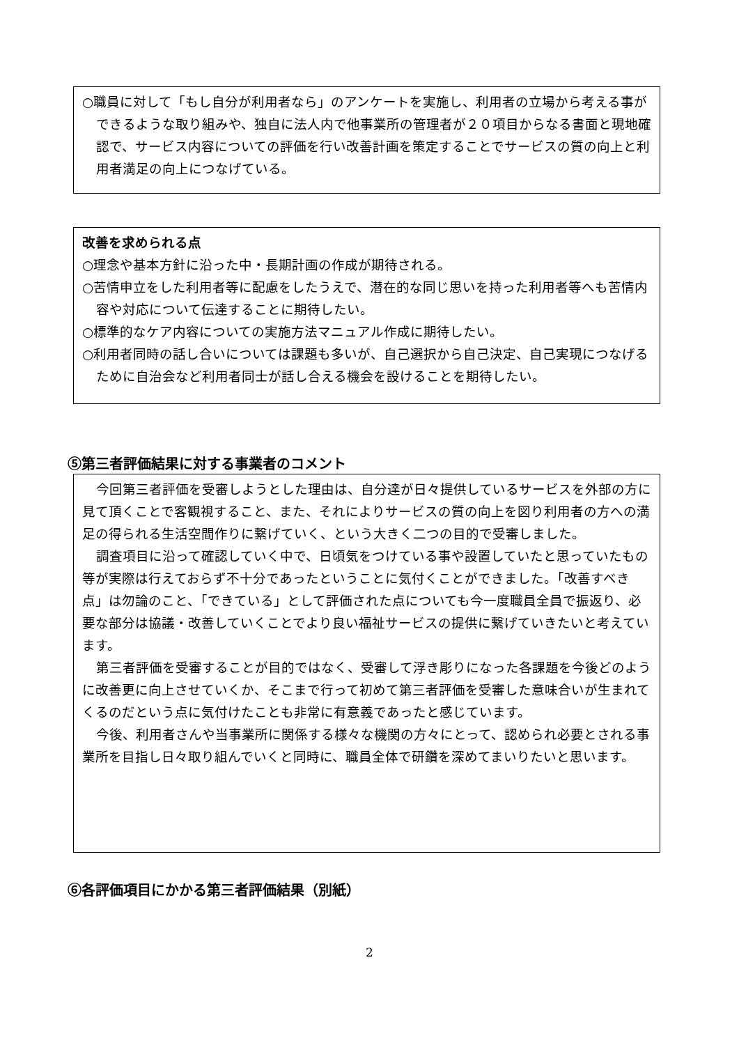○職員に対して「もし自分が利用者なら」のアンケートを実施し、利用者の立場から考える事ができるような取り組みや、独自に法人内で他事業所の管理者が２０項目からなる書面と現地確認で、サービス内容についての評価を行い改善計画を策定することでサービスの質の向上と利用者満足の向上につなげている。
改善を求められる点
○理念や基本方針に沿った中・長期計画の作成が期待される。
○苦情申立をした利用者等に配慮をしたうえで、潜在的な同じ思いを持った利用者等へも苦情内容や対応について伝達することに期待したい。
○標準的なケア内容についての実施方法マニュアル作成に期待したい。
○利用者同時の話し合いについては課題も多いが、自己選択から自己決定、自己実現につなげるために自治会など利用者同士が話し合える機会を設けることを期待したい。
⑤第三者評価結果に対する事業者のコメント
今回第三者評価を受審しようとした理由は、自分達が日々提供しているサービスを外部の方に見て頂くことで客観視すること、また、それによりサービスの質の向上を図り利用者の方への満足の得られる生活空間作りに繋げていく、という大きく二つの目的で受審しました。
調査項目に沿って確認していく中で、日頃気をつけている事や設置していたと思っていたもの等が実際は行えておらず不十分であったということに気付くことができました。「改善すべき点」は勿論のこと、「できている」として評価された点についても今一度職員全員で振返り、必要な部分は協議・改善していくことでより良い福祉サービスの提供に繋げていきたいと考えています。
第三者評価を受審することが目的ではなく、受審して浮き彫りになった各課題を今後どのように改善更に向上させていくか、そこまで行って初めて第三者評価を受審した意味合いが生まれてくるのだという点に気付けたことも非常に有意義であったと感じています。
今後、利用者さんや当事業所に関係する様々な機関の方々にとって、認められ必要とされる事業所を目指し日々取り組んでいくと同時に、職員全体で研鑽を深めてまいりたいと思います。
⑥各評価項目にかかる第三者評価結果（別紙）
2